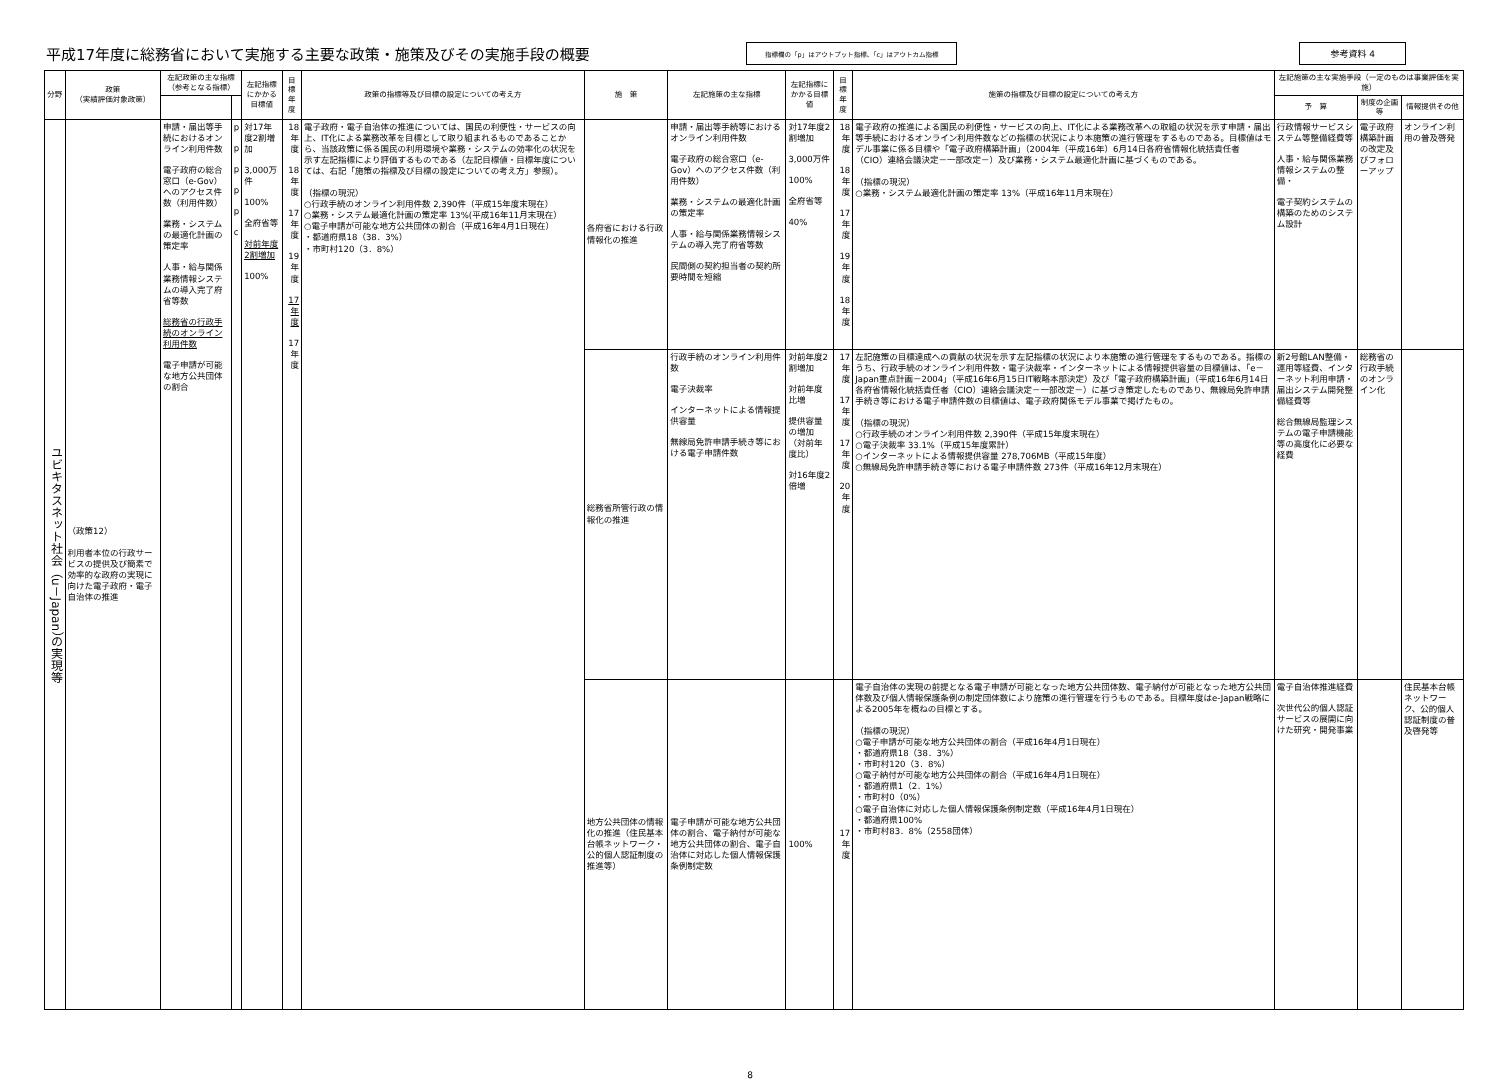平成17年度に総務省において実施する主要な政策・施策及びその実施手段の概要
指標欄の「p」はアウトプット指標、「c」はアウトカム指標
参考資料 4
| 分野 | 政策 （実績評価対象政策） | 左記政策の主な指標 （参考となる指標） | | 左記指標にかかる目標値 | 目標年度 | 政策の指標等及び目標の設定についての考え方 | 施 策 | 左記施策の主な指標 | 左記指標にかかる目標値 | 目標年度 | 施策の指標及び目標の設定についての考え方 | 左記施策の主な実施手段（一定のものは事業評価を実施） | | |
| --- | --- | --- | --- | --- | --- | --- | --- | --- | --- | --- | --- | --- | --- | --- |
| | | | | | | | | | | | | 予 算 | 制度の企画等 | 情報提供その他 |
| ユビキタスネット社会（u－Japan）の実現等 | （政策12） 利用者本位の行政サービスの提供及び簡素で効率的な政府の実現に向けた電子政府・電子自治体の推進 | 申請・届出等手続におけるオンライン利用件数 電子政府の総合窓口（e-Gov）へのアクセス件数（利用件数） 業務・システムの最適化計画の策定率 人事・給与関係業務情報システムの導入完了府省等数 総務省の行政手続のオンライン利用件数 電子申請が可能な地方公共団体の割合 | p p p p p c | 対17年度2割増加 3,000万件 100% 全府省等 対前年度2割増加 100% | 18年度 18年度 17年度 19年度 17年度 17年度 | 電子政府・電子自治体の推進については、国民の利便性・サービスの向上、IT化による業務改革を目標として取り組まれるものであることから、当該政策に係る国民の利用環境や業務・システムの効率化の状況を示す左記指標により評価するものである（左記目標値・目標年度については、右記「施策の指標及び目標の設定についての考え方」参照）。 （指標の現況） ○行政手続のオンライン利用件数 2,390件（平成15年度末現在） ○業務・システム最適化計画の策定率 13%(平成16年11月末現在） ○電子申請が可能な地方公共団体の割合（平成16年4月1日現在） ・都道府県18（38．3%） ・市町村120（3．8%） | 各府省における行政情報化の推進 | 申請・届出等手続等におけるオンライン利用件数 電子政府の総合窓口（e-Gov）へのアクセス件数（利用件数） 業務・システムの最適化計画の策定率 人事・給与関係業務情報システムの導入完了府省等数 民間側の契約担当者の契約所要時間を短縮 | 対17年度2割増加 3,000万件 100% 全府省等 40% | 18年度 18年度 17年度 19年度 18年度 | 電子政府の推進による国民の利便性・サービスの向上、IT化による業務改革への取組の状況を示す申請・届出等手続におけるオンライン利用件数などの指標の状況により本施策の進行管理をするものである。目標値はモデル事業に係る目標や「電子政府構築計画」（2004年（平成16年）6月14日各府省情報化統括責任者（CIO）連絡会議決定－一部改定－）及び業務・システム最適化計画に基づくものである。 （指標の現況） ○業務・システム最適化計画の策定率 13%（平成16年11月末現在） | 行政情報サービスシステム等整備経費等 人事・給与関係業務情報システムの整備・ 電子契約システムの構築のためのシステム設計 | 電子政府構築計画の改定及びフォローアップ | オンライン利用の普及啓発 |
| | | | | | | | 総務省所管行政の情報化の推進 | 行政手続のオンライン利用件数 電子決裁率 インターネットによる情報提供容量 無線局免許申請手続き等における電子申請件数 | 対前年度2割増加 対前年度比増 提供容量の増加（対前年度比） 対16年度2倍増 | 17年度 17年度 17年度 20年度 | 左記施策の目標達成への貢献の状況を示す左記指標の状況により本施策の進行管理をするものである。指標のうち、行政手続のオンライン利用件数・電子決裁率・インターネットによる情報提供容量の目標値は、「e－Japan重点計画－2004」（平成16年6月15日IT戦略本部決定）及び「電子政府構築計画」（平成16年6月14日各府省情報化統括責任者（CIO）連絡会議決定－一部改定－）に基づき策定したものであり、無線局免許申請手続き等における電子申請件数の目標値は、電子政府関係モデル事業で掲げたもの。 （指標の現況） ○行政手続のオンライン利用件数 2,390件（平成15年度末現在） ○電子決裁率 33.1%（平成15年度累計） ○インターネットによる情報提供容量 278,706MB（平成15年度） ○無線局免許申請手続き等における電子申請件数 273件（平成16年12月末現在） | 新2号館LAN整備・運用等経費、インターネット利用申請・届出システム開発整備経費等 総合無線局監理システムの電子申請機能等の高度化に必要な経費 | 総務省の行政手続のオンライン化 | |
| | | | | | | | 地方公共団体の情報化の推進（住民基本台帳ネットワーク・公的個人認証制度の推進等） | 電子申請が可能な地方公共団体の割合、電子納付が可能な地方公共団体の割合、電子自治体に対応した個人情報保護条例制定数 | 100% | 17年度 | 電子自治体の実現の前提となる電子申請が可能となった地方公共団体数、電子納付が可能となった地方公共団体数及び個人情報保護条例の制定団体数により施策の進行管理を行うものである。目標年度はe-Japan戦略による2005年を概ねの目標とする。 （指標の現況） ○電子申請が可能な地方公共団体の割合（平成16年4月1日現在） ・都道府県18（38．3%） ・市町村120（3．8%） ○電子納付が可能な地方公共団体の割合（平成16年4月1日現在） ・都道府県1（2．1%） ・市町村0（0%） ○電子自治体に対応した個人情報保護条例制定数（平成16年4月1日現在） ・都道府県100% ・市町村83．8%（2558団体） | 電子自治体推進経費 次世代公的個人認証サービスの展開に向けた研究・開発事業 | | 住民基本台帳ネットワーク、公的個人認証制度の普及啓発等 |
8